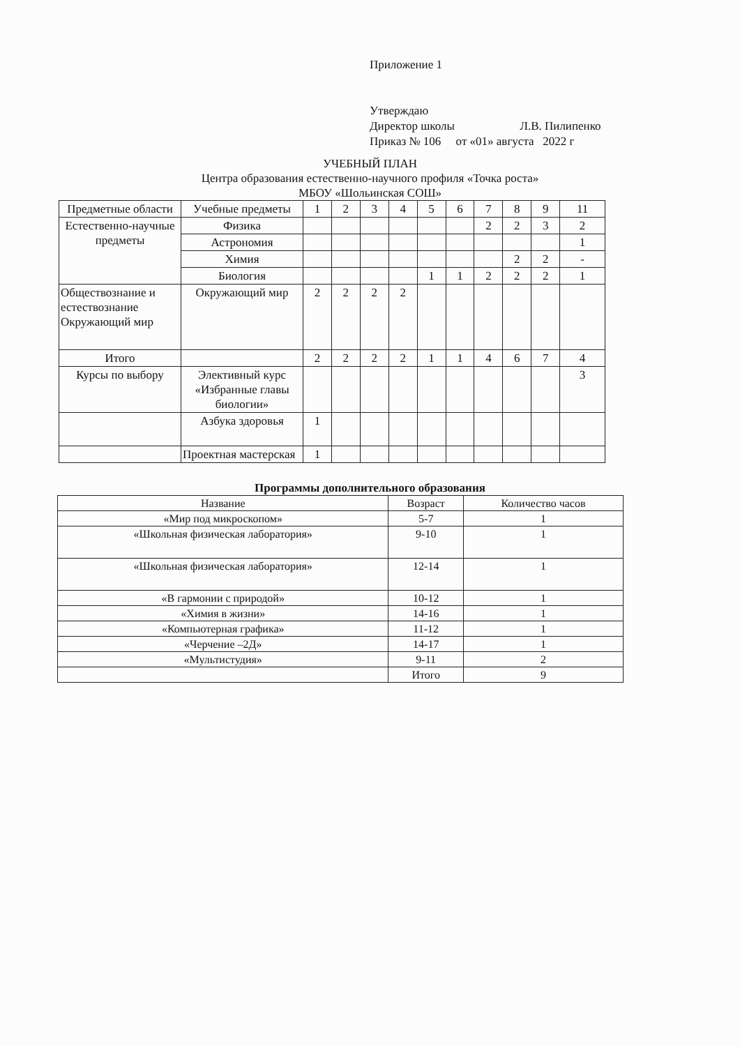Приложение 1
Утверждаю
Директор школы Л.В. Пилипенко
Приказ № 106 от «01» августа 2022 г
УЧЕБНЫЙ ПЛАН
Центра образования естественно-научного профиля «Точка роста»
МБОУ «Шольинская СОШ»
| Предметные области | Учебные предметы | 1 | 2 | 3 | 4 | 5 | 6 | 7 | 8 | 9 | 11 |
| --- | --- | --- | --- | --- | --- | --- | --- | --- | --- | --- | --- |
| Естественно-научные предметы | Физика | | | | | | | 2 | 2 | 3 | 2 |
| | Астрономия | | | | | | | | | | 1 |
| | Химия | | | | | | | | 2 | 2 | - |
| | Биология | | | | | 1 | 1 | 2 | 2 | 2 | 1 |
| Обществознание и естествознание Окружающий мир | Окружающий мир | 2 | 2 | 2 | 2 | | | | | | |
| Итого | | 2 | 2 | 2 | 2 | 1 | 1 | 4 | 6 | 7 | 4 |
| Курсы по выбору | Элективный курс «Избранные главы биологии» | | | | | | | | | | 3 |
| | Азбука здоровья | 1 | | | | | | | | | |
| | Проектная мастерская | 1 | | | | | | | | | |
Программы дополнительного образования
| Название | Возраст | Количество часов |
| --- | --- | --- |
| «Мир под микроскопом» | 5-7 | 1 |
| «Школьная физическая лаборатория» | 9-10 | 1 |
| «Школьная физическая лаборатория» | 12-14 | 1 |
| «В гармонии с природой» | 10-12 | 1 |
| «Химия в жизни» | 14-16 | 1 |
| «Компьютерная графика» | 11-12 | 1 |
| «Черчение –2Д» | 14-17 | 1 |
| «Мультистудия» | 9-11 | 2 |
| | Итого | 9 |